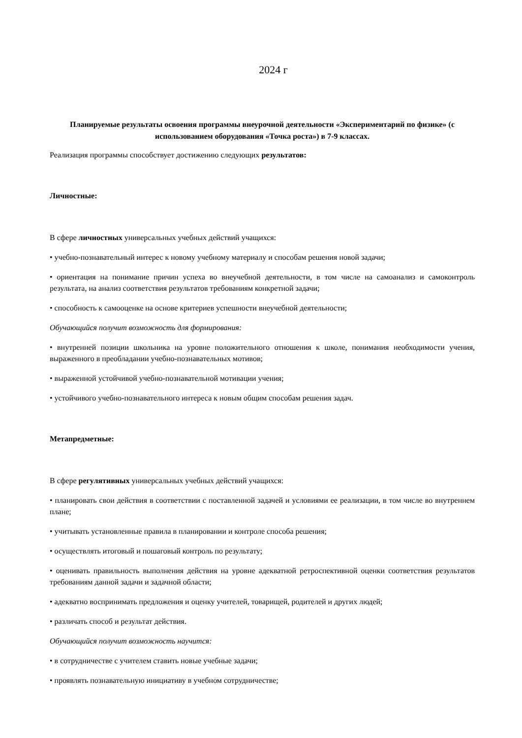2024 г
Планируемые результаты освоения программы внеурочной деятельности «Экспериментарий по физике» (с использованием оборудования «Точка роста») в 7-9 классах.
Реализация программы способствует достижению следующих результатов:
Личностные:
В сфере личностных универсальных учебных действий учащихся:
• учебно-познавательный интерес к новому учебному материалу и способам решения новой задачи;
• ориентация на понимание причин успеха во внеучебной деятельности, в том числе на самоанализ и самоконтроль результата, на анализ соответствия результатов требованиям конкретной задачи;
• способность к самооценке на основе критериев успешности внеучебной деятельности;
Обучающийся получит возможность для формирования:
• внутренней позиции школьника на уровне положительного отношения к школе, понимания необходимости учения, выраженного в преобладании учебно-познавательных мотивов;
• выраженной устойчивой учебно-познавательной мотивации учения;
• устойчивого учебно-познавательного интереса к новым общим способам решения задач.
Метапредметные:
В сфере регулятивных универсальных учебных действий учащихся:
• планировать свои действия в соответствии с поставленной задачей и условиями ее реализации, в том числе во внутреннем плане;
• учитывать установленные правила в планировании и контроле способа решения;
• осуществлять итоговый и пошаговый контроль по результату;
• оценивать правильность выполнения действия на уровне адекватной ретроспективной оценки соответствия результатов требованиям данной задачи и задачной области;
• адекватно воспринимать предложения и оценку учителей, товарищей, родителей и других людей;
• различать способ и результат действия.
Обучающийся получит возможность научится:
• в сотрудничестве с учителем ставить новые учебные задачи;
• проявлять познавательную инициативу в учебном сотрудничестве;